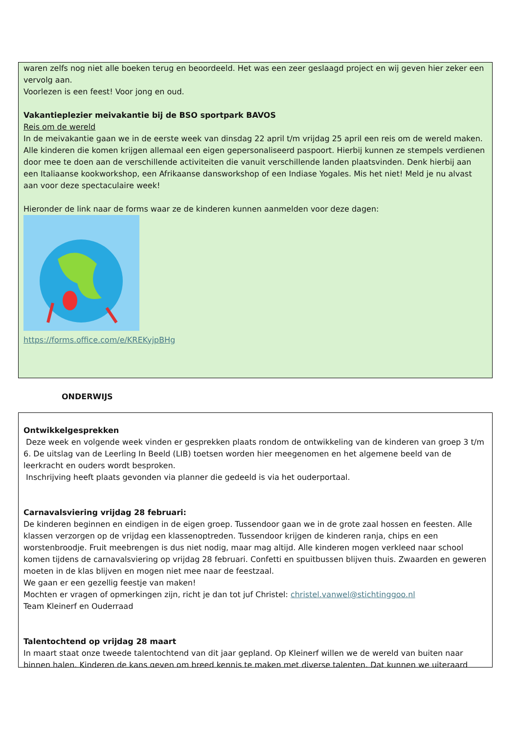waren zelfs nog niet alle boeken terug en beoordeeld. Het was een zeer geslaagd project en wij geven hier zeker een vervolg aan.
Voorlezen is een feest! Voor jong en oud.
Vakantieplezier meivakantie bij de BSO sportpark BAVOS
Reis om de wereld
In de meivakantie gaan we in de eerste week van dinsdag 22 april t/m vrijdag 25 april een reis om de wereld maken. Alle kinderen die komen krijgen allemaal een eigen gepersonaliseerd paspoort. Hierbij kunnen ze stempels verdienen door mee te doen aan de verschillende activiteiten die vanuit verschillende landen plaatsvinden. Denk hierbij aan een Italiaanse kookworkshop, een Afrikaanse dansworkshop of een Indiase Yogales. Mis het niet! Meld je nu alvast aan voor deze spectaculaire week!
Hieronder de link naar de forms waar ze de kinderen kunnen aanmelden voor deze dagen:
https://forms.office.com/e/KREKyjpBHg
ONDERWIJS
Ontwikkelgesprekken
Deze week en volgende week vinden er gesprekken plaats rondom de ontwikkeling van de kinderen van groep 3 t/m 6. De uitslag van de Leerling In Beeld (LIB) toetsen worden hier meegenomen en het algemene beeld van de leerkracht en ouders wordt besproken.
Inschrijving heeft plaats gevonden via planner die gedeeld is via het ouderportaal.
Carnavalsviering vrijdag 28 februari:
De kinderen beginnen en eindigen in de eigen groep. Tussendoor gaan we in de grote zaal hossen en feesten. Alle klassen verzorgen op de vrijdag een klassenoptreden. Tussendoor krijgen de kinderen ranja, chips en een worstenbroodje. Fruit meebrengen is dus niet nodig, maar mag altijd. Alle kinderen mogen verkleed naar school komen tijdens de carnavalsviering op vrijdag 28 februari. Confetti en spuitbussen blijven thuis. Zwaarden en geweren moeten in de klas blijven en mogen niet mee naar de feestzaal.
We gaan er een gezellig feestje van maken!
Mochten er vragen of opmerkingen zijn, richt je dan tot juf Christel: christel.vanwel@stichtinggoo.nl
Team Kleinerf en Ouderraad
Talentochtend op vrijdag 28 maart
In maart staat onze tweede talentochtend van dit jaar gepland. Op Kleinerf willen we de wereld van buiten naar binnen halen. Kinderen de kans geven om breed kennis te maken met diverse talenten. Dat kunnen we uiteraard